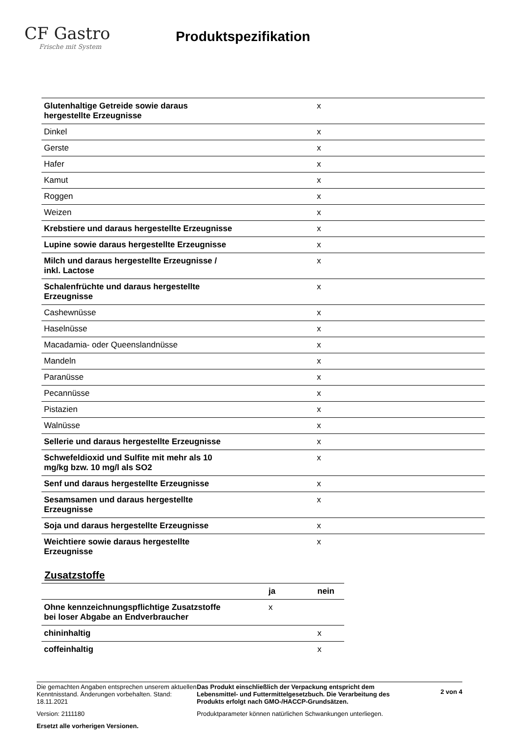CF Gastro
Frische mit System
Produktspezifikation
| Glutenhaltige Getreide sowie daraus hergestellte Erzeugnisse | x |
| Dinkel | x |
| Gerste | x |
| Hafer | x |
| Kamut | x |
| Roggen | x |
| Weizen | x |
| Krebstiere und daraus hergestellte Erzeugnisse | x |
| Lupine sowie daraus hergestellte Erzeugnisse | x |
| Milch und daraus hergestellte Erzeugnisse / inkl. Lactose | x |
| Schalenfrüchte und daraus hergestellte Erzeugnisse | x |
| Cashewnüsse | x |
| Haselnüsse | x |
| Macadamia- oder Queenslandnüsse | x |
| Mandeln | x |
| Paranüsse | x |
| Pecannüsse | x |
| Pistazien | x |
| Walnüsse | x |
| Sellerie und daraus hergestellte Erzeugnisse | x |
| Schwefeldioxid und Sulfite mit mehr als 10 mg/kg bzw. 10 mg/l als SO2 | x |
| Senf und daraus hergestellte Erzeugnisse | x |
| Sesamsamen und daraus hergestellte Erzeugnisse | x |
| Soja und daraus hergestellte Erzeugnisse | x |
| Weichtiere sowie daraus hergestellte Erzeugnisse | x |
Zusatzstoffe
| | ja | nein |
| --- | --- | --- |
| Ohne kennzeichnungspflichtige Zusatzstoffe bei loser Abgabe an Endverbraucher | x | |
| chininhaltig | | x |
| coffeinhaltig | | x |
Die gemachten Angaben entsprechen unserem aktuellen Kenntnisstand. Änderungen vorbehalten. Stand: 18.11.2021
Version: 2111180
Ersetzt alle vorherigen Versionen.
Das Produkt einschließlich der Verpackung entspricht dem Lebensmittel- und Futtermittelgesetzbuch. Die Verarbeitung des Produkts erfolgt nach GMO-/HACCP-Grundsätzen.
Produktparameter können natürlichen Schwankungen unterliegen.
2 von 4